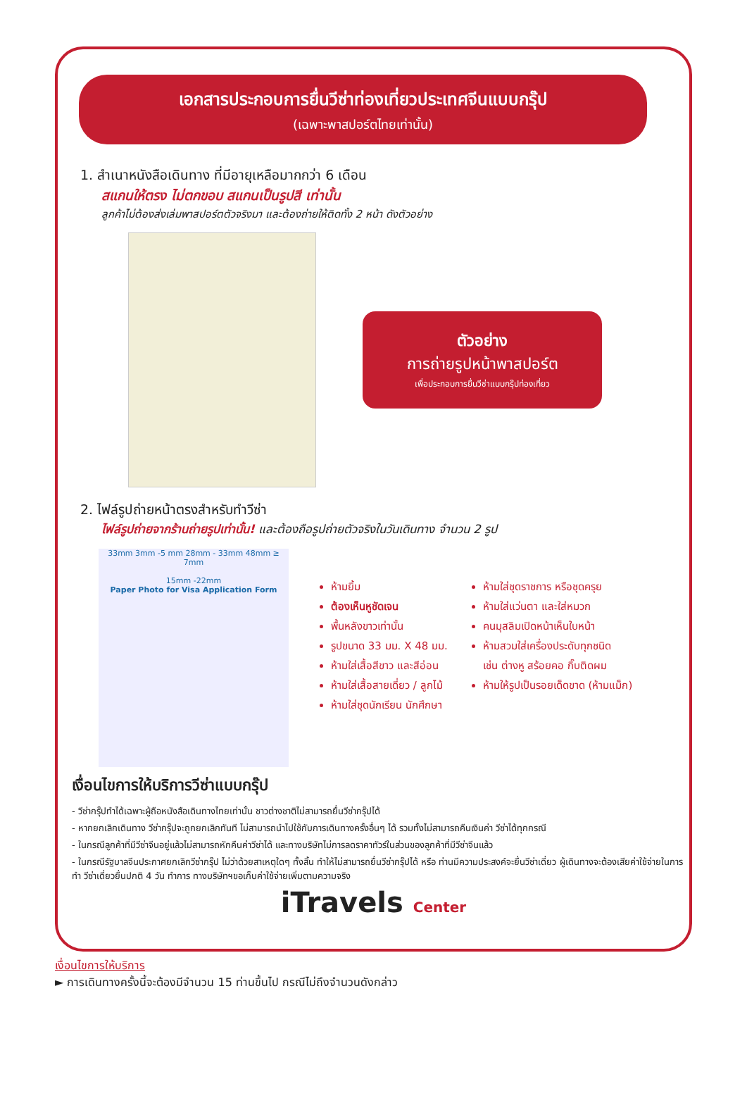เอกสารประกอบการยื่นวีซ่าท่องเที่ยวประเทศจีนแบบกรุ๊ป
(เฉพาะพาสปอร์ตไทยเท่านั้น)
1. สำเนาหนังสือเดินทาง ที่มีอายุเหลือมากกว่า 6 เดือน
สแกนให้ตรง ไม่ตกขอบ สแกนเป็นรูปสี เท่านั้น
ลูกค้าไม่ต้องส่งเล่มพาสปอร์ตตัวจริงมา และต้องถ่ายให้ติดทั้ง 2 หน้า ดังตัวอย่าง
ตัวอย่าง
การถ่ายรูปหน้าพาสปอร์ต
เพื่อประกอบการยื่นวีซ่าแบบกรุ๊ปท่องเที่ยว
2. ไฟล์รูปถ่ายหน้าตรงสำหรับทำวีซ่า
ไฟล์รูปถ่ายจากร้านถ่ายรูปเท่านั้น! และต้องถือรูปถ่ายตัวจริงในวันเดินทาง จำนวน 2 รูป
33mm 3mm -5 mm 28mm - 33mm 48mm ≥ 7mm
15mm -22mm
Paper Photo for Visa Application Form
ห้ามยิ้ม
ต้องเห็นหูชัดเจน
พื้นหลังขาวเท่านั้น
รูปขนาด 33 มม. X 48 มม.
ห้ามใส่เสื้อสีขาว และสีอ่อน
ห้ามใส่เสื้อสายเดี่ยว / ลูกไม้
ห้ามใส่ชุดนักเรียน นักศึกษา
ห้ามใส่ชุดราชการ หรือชุดครุย
ห้ามใส่แว่นตา และใส่หมวก
คนมุสลิมเปิดหน้าเห็นใบหน้า
ห้ามสวมใส่เครื่องประดับทุกชนิด
เช่น ต่างหู สร้อยคอ กิ๊บติดผม
ห้ามให้รูปเป็นรอยเด็ดขาด (ห้ามแม็ก)
เงื่อนไขการให้บริการวีซ่าแบบกรุ๊ป
- วีซ่ากรุ๊ปทำได้เฉพาะผู้ถือหนังสือเดินทางไทยเท่านั้น ชาวต่างชาติไม่สามารถยื่นวีซ่ากรุ๊ปได้
- หากยกเลิกเดินทาง วีซ่ากรุ๊ปจะถูกยกเลิกทันที ไม่สามารถนำไปใช้กับการเดินทางครั้งอื่นๆ ได้ รวมทั้งไม่สามารถคืนเงินค่า วีซ่าได้ทุกกรณี
- ในกรณีลูกค้าที่มีวีซ่าจีนอยู่แล้วไม่สามารถหักคืนค่าวีซ่าได้ และทางบริษัทไม่การลดราคาทัวร์ในส่วนของลูกค้าที่มีวีซ่าจีนแล้ว
- ในกรณีรัฐบาลจีนประกาศยกเลิกวีซ่ากรุ๊ป ไม่ว่าด้วยสาเหตุใดๆ ทั้งสิ้น ทำให้ไม่สามารถยื่นวีซ่ากรุ๊ปได้ หรือ ท่านมีความประสงค์จะยื่นวีซ่าเดี่ยว ผู้เดินทางจะต้องเสียค่าใช้จ่ายในการทำ วีซ่าเดี่ยวยื่นปกติ 4 วัน ทำการ ทางบริษัทฯขอเก็บค่าใช้จ่ายเพิ่มตามความจริง
iTravels Center
เงื่อนไขการให้บริการ
► การเดินทางครั้งนี้จะต้องมีจำนวน 15 ท่านขึ้นไป กรณีไม่ถึงจำนวนดังกล่าว